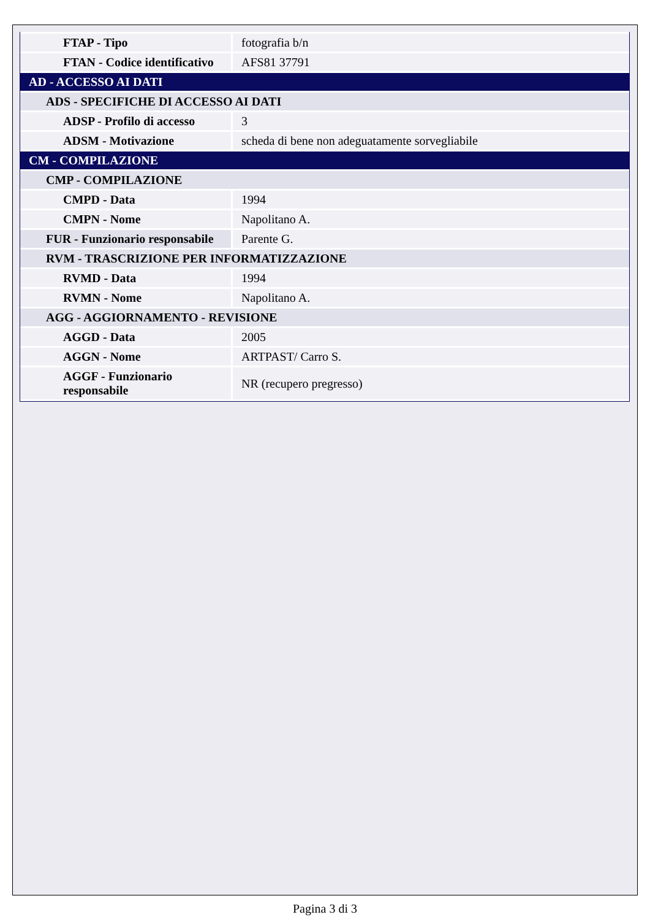| FTAP - Tipo | fotografia b/n |
| FTAN - Codice identificativo | AFS81 37791 |
| AD - ACCESSO AI DATI | |
| ADS - SPECIFICHE DI ACCESSO AI DATI | |
| ADSP - Profilo di accesso | 3 |
| ADSM - Motivazione | scheda di bene non adeguatamente sorvegliabile |
| CM - COMPILAZIONE | |
| CMP - COMPILAZIONE | |
| CMPD - Data | 1994 |
| CMPN - Nome | Napolitano A. |
| FUR - Funzionario responsabile | Parente G. |
| RVM - TRASCRIZIONE PER INFORMATIZZAZIONE | |
| RVMD - Data | 1994 |
| RVMN - Nome | Napolitano A. |
| AGG - AGGIORNAMENTO - REVISIONE | |
| AGGD - Data | 2005 |
| AGGN - Nome | ARTPAST/ Carro S. |
| AGGF - Funzionario responsabile | NR (recupero pregresso) |
Pagina 3 di 3